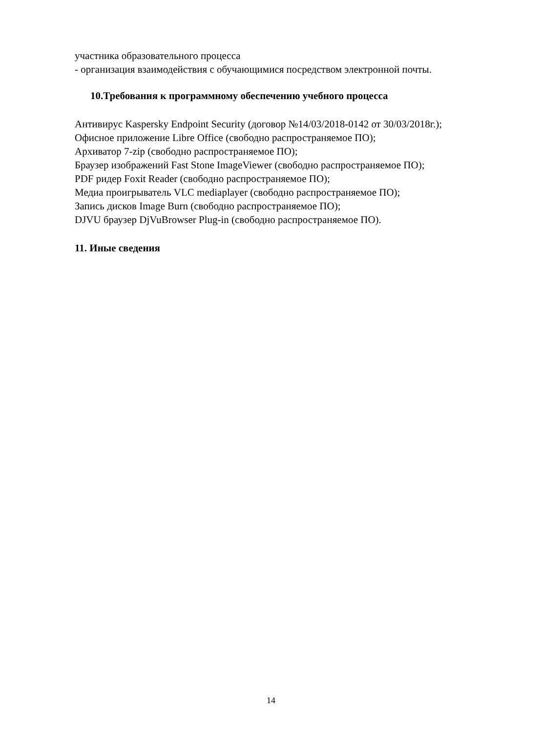участника образовательного процесса
- организация взаимодействия с обучающимися посредством электронной почты.
10.Требования к программному обеспечению учебного процесса
Антивирус Kaspersky Endpoint Security (договор №14/03/2018-0142 от 30/03/2018г.);
Офисное приложение Libre Office (свободно распространяемое ПО);
Архиватор 7-zip (свободно распространяемое ПО);
Браузер изображений Fast Stone ImageViewer (свободно распространяемое ПО);
PDF ридер Foxit Reader (свободно распространяемое ПО);
Медиа проигрыватель VLC mediaplayer (свободно распространяемое ПО);
Запись дисков Image Burn (свободно распространяемое ПО);
DJVU браузер DjVuBrowser Plug-in (свободно распространяемое ПО).
11. Иные сведения
14